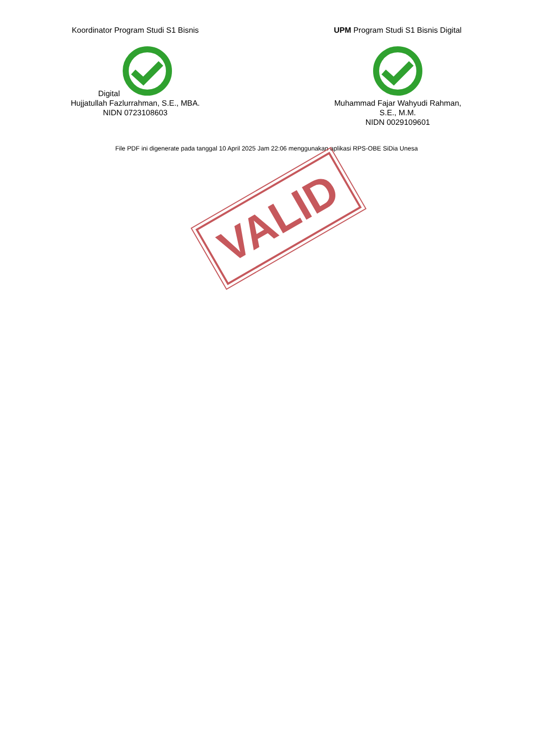Koordinator Program Studi S1 Bisnis Digital
Hujjatullah Fazlurrahman, S.E., MBA.
NIDN 0723108603
UPM Program Studi S1 Bisnis Digital
Muhammad Fajar Wahyudi Rahman, S.E., M.M.
NIDN 0029109601
File PDF ini digenerate pada tanggal 10 April 2025 Jam 22:06 menggunakan aplikasi RPS-OBE SiDia Unesa
VALID